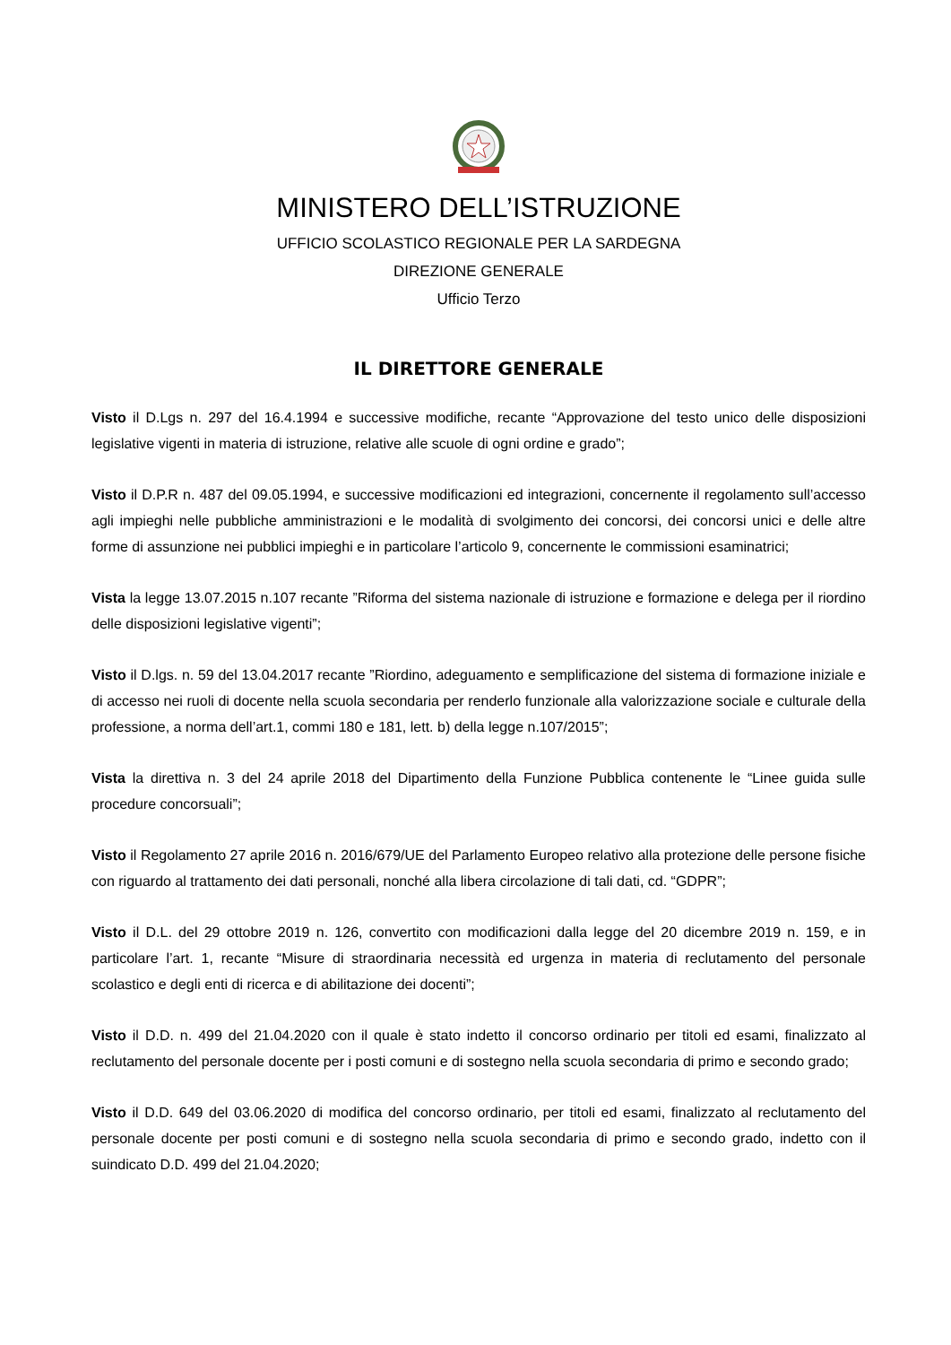MINISTERO DELL’ISTRUZIONE
UFFICIO SCOLASTICO REGIONALE PER LA SARDEGNA
DIREZIONE GENERALE
Ufficio Terzo
IL DIRETTORE GENERALE
Visto il D.Lgs n. 297 del 16.4.1994 e successive modifiche, recante “Approvazione del testo unico delle disposizioni legislative vigenti in materia di istruzione, relative alle scuole di ogni ordine e grado”;
Visto il D.P.R n. 487 del 09.05.1994, e successive modificazioni ed integrazioni, concernente il regolamento sull’accesso agli impieghi nelle pubbliche amministrazioni e le modalità di svolgimento dei concorsi, dei concorsi unici e delle altre forme di assunzione nei pubblici impieghi e in particolare l’articolo 9, concernente le commissioni esaminatrici;
Vista la legge 13.07.2015 n.107 recante ”Riforma del sistema nazionale di istruzione e formazione e delega per il riordino delle disposizioni legislative vigenti”;
Visto il D.lgs. n. 59 del 13.04.2017 recante ”Riordino, adeguamento e semplificazione del sistema di formazione iniziale e di accesso nei ruoli di docente nella scuola secondaria per renderlo funzionale alla valorizzazione sociale e culturale della professione, a norma dell’art.1, commi 180 e 181, lett. b) della legge n.107/2015”;
Vista la direttiva n. 3 del 24 aprile 2018 del Dipartimento della Funzione Pubblica contenente le “Linee guida sulle procedure concorsuali”;
Visto il Regolamento 27 aprile 2016 n. 2016/679/UE del Parlamento Europeo relativo alla protezione delle persone fisiche con riguardo al trattamento dei dati personali, nonché alla libera circolazione di tali dati, cd. “GDPR”;
Visto il D.L. del 29 ottobre 2019 n. 126, convertito con modificazioni dalla legge del 20 dicembre 2019 n. 159, e in particolare l’art. 1, recante “Misure di straordinaria necessità ed urgenza in materia di reclutamento del personale scolastico e degli enti di ricerca e di abilitazione dei docenti”;
Visto il D.D. n. 499 del 21.04.2020 con il quale è stato indetto il concorso ordinario per titoli ed esami, finalizzato al reclutamento del personale docente per i posti comuni e di sostegno nella scuola secondaria di primo e secondo grado;
Visto il D.D. 649 del 03.06.2020 di modifica del concorso ordinario, per titoli ed esami, finalizzato al reclutamento del personale docente per posti comuni e di sostegno nella scuola secondaria di primo e secondo grado, indetto con il suindicato D.D. 499 del 21.04.2020;